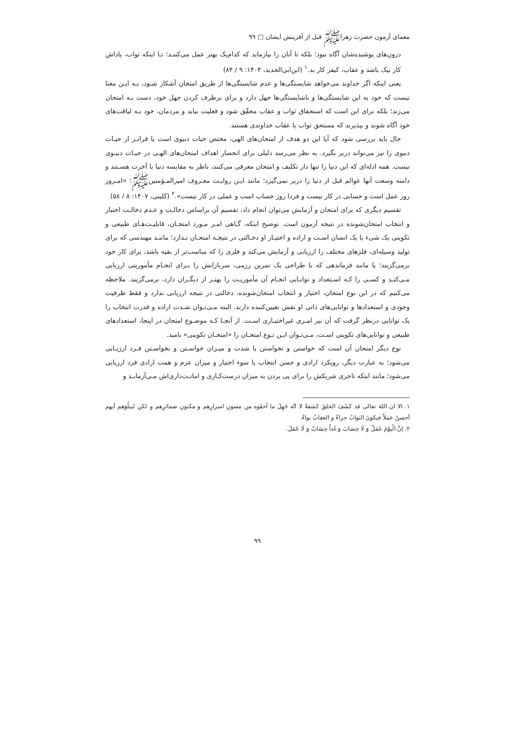معمای آزمون حضرت زهراﷺ قبل از آفرینش ایشان □ ۹۹
درون‌های پوشیده‌شان آگاه نبود؛ بلکه تا آنان را بیازماید که کدام‌یک بهتر عمل می‌کننـد؛ تـا اینکه ثواب، پاداش کار نیک باشد و عقاب، کیفر کار بد.<sup>۱</sup> (ابن‌ابی‌الحدید، ۱۴۰۴: ۹ / ۸۴)
یعنی اینکه اگر خداوند می‌خواهد شایستگی‌ها و عدم شایستگی‌ها از طریق امتحان آشکار شـود، بـه ایـن معنا نیست که خود به این شایستگی‌ها و ناشایستگی‌ها جهل دارد و برای برطرف کردن جهل خود، دست بـه امتحان می‌زند؛ بلکه برای این است که استحقاق ثواب و عقاب محقّق شود و فعلیت بیابد و مردمان، خود بـه لیاقت‌های خود آگاه شوند و بپذیرند که مستحق ثواب یا عقاب خداوندی هستند.
حال باید بررسی شود که آیا این دو هدف از امتحان‌های الهی، مختص حیات دنیوی است یا فراتـر از حیـات دنیوی را نیز می‌تواند دربر بگیرد. به نظر می‌رسد دلیلی برای انحصار اهداف امتحان‌های الهـی در حیـات دنیـوی نیست. همه ادله‌ای که این دنیا را تنها دار تکلیف و امتحان معرفی می‌کنند، ناظر به مقایسه دنیا با آخرت هسـتند و دامنه وسعت آنها عوالم قبل از دنیا را دربر نمی‌گیرد؛ مانند ایـن روایـت معـروف امیرالمـؤمنینﷺ: «امـروز روز عمل است و حسابی در کار نیست و فردا روز حساب است و عملی در کار نیست».<sup>۲</sup> (کلینی، ۱۴۰۷: ۸ / ۵۸)
تقسیم دیگری که برای امتحان و آزمایش می‌توان انجام داد، تقسیم آن براساس دخالـت و عـدم دخالـت اختیار و انتخاب امتحان‌شونده در نتیجه آزمون است. توضیح اینکه، گـاهی امـر مـورد امتحـان، قابلیـت‌هـای طبیعی و تکوینی یک شیء یا یک انسان اسـت و اراده و اختیـار او دخـالتی در نتیجـه امتحـان نـدارد؛ ماننـد مهندسی که برای تولید وسیله‌ای، فلزهای مختلف را ارزیابی و آزمایش می‌کند و فلزی را که مناسب‌تر از بقیه باشد، برای کار خود برمی‌گزیند؛ یا مانند فرماندهی که با طراحی یک تمرین رزمی، سربازانش را بـرای انجـام مأموریتی ارزیابی مـی‌کنـد و کسـی را کـه اسـتعداد و توانـایی انجـام آن مأموریـت را بهتـر از دیگـران دارد، برمی‌گزیند. ملاحظه می‌کنیم که در این نوع امتحان، اختیار و انتخاب امتحان‌شونده، دخالتی در نتیجه ارزیابی ندارد و فقط ظرفیت وجودی و استعدادها و توانایی‌های ذاتی او نقش تعیین‌کننده دارند. البته مـی‌تـوان شـدت اراده و قدرت انتخاب را یک توانایی درنظر گرفت که آن نیز امـری غیراختیـاری اسـت. از آنجـا کـه موضـوع امتحان در اینجا، استعدادهای طبیعی و توانایی‌های تکوینی اسـت، مـی‌تـوان ایـن نـوع امتحـان را «امتحـان تکوینی» نامید.
نوع دیگر امتحان آن است که خواستن و نخواستن یا شدت و میـزان خواسـتن و نخواسـتن فـرد ارزیـابی می‌شود؛ به عبارت دیگر، رویکرد ارادی و حسن انتخاب یا سوء اختیار و میزان عزم و همت ارادی فرد ارزیابی می‌شود؛ مانند اینکه تاجری شریکش را برای پی بردن به میزان درست‌کـاری و امانـت‌داری‌اش مـی‌آزمایـد و
۱. الا ان اللهَ تعالی قد کشَفَ الخلقَ کشفةً لا انّه جَهِلَ ما اَخفَوه من مصونِ اسرارِهم و مکنونِ ضمائرِهم و لکن لیبلُوَهم أیهم أحسنُ عملاً فیکونَ الثوابُ جزاءً و العقابُ بواءً.
۲. إنَّ الْیوْمَ عَمَلٌ وَ لَا حِسَابَ وَ غَداً حِسَابٌ وَ لَا عَمَلَ.
۹۹